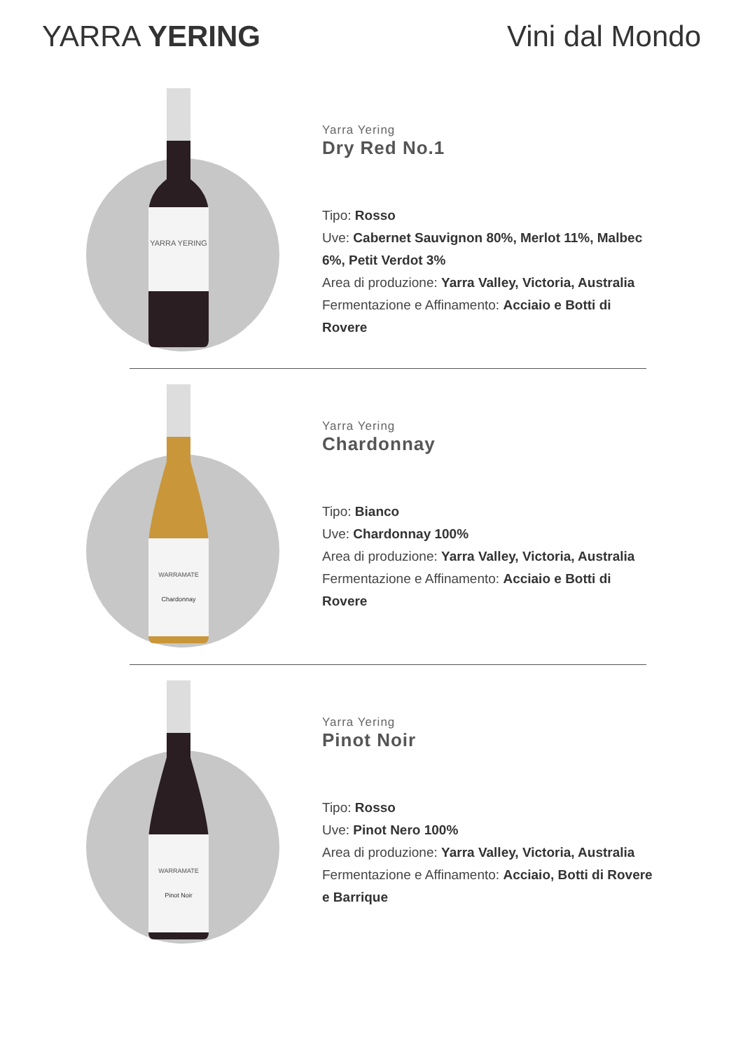YARRA YERING Vini dal Mondo
YARRA YERING
Yarra Yering
Dry Red No.1
Tipo: Rosso
Uve: Cabernet Sauvignon 80%, Merlot 11%, Malbec 6%, Petit Verdot 3%
Area di produzione: Yarra Valley, Victoria, Australia
Fermentazione e Affinamento: Acciaio e Botti di Rovere
WARRAMATE
Chardonnay
Yarra Yering
Chardonnay
Tipo: Bianco
Uve: Chardonnay 100%
Area di produzione: Yarra Valley, Victoria, Australia
Fermentazione e Affinamento: Acciaio e Botti di Rovere
WARRAMATE
Pinot Noir
Yarra Yering
Pinot Noir
Tipo: Rosso
Uve: Pinot Nero 100%
Area di produzione: Yarra Valley, Victoria, Australia
Fermentazione e Affinamento: Acciaio, Botti di Rovere e Barrique